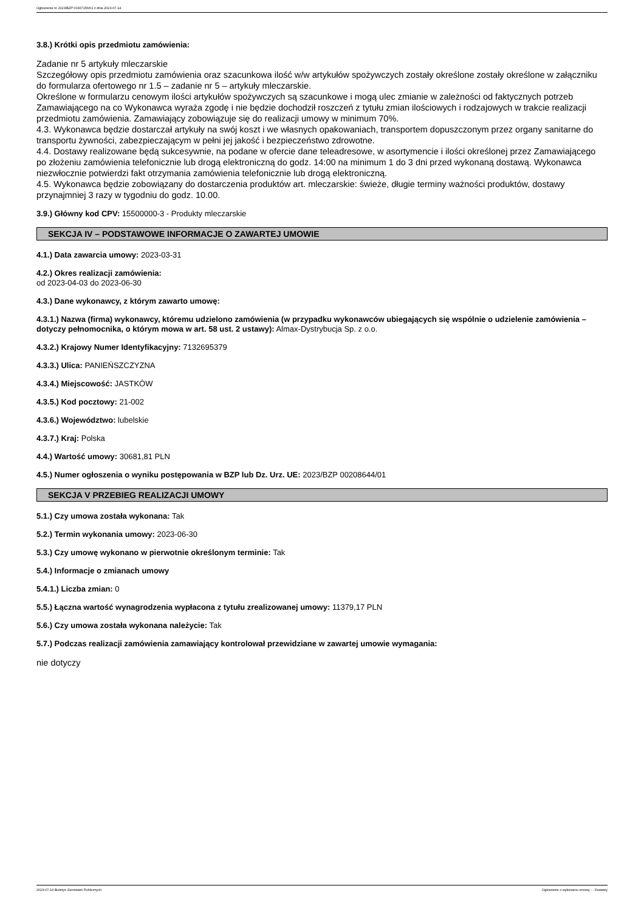Ogłoszenie nr 2023/BZP 00307156/01 z dnia 2023-07-14
3.8.) Krótki opis przedmiotu zamówienia:
Zadanie nr 5 artykuły mleczarskie
Szczegółowy opis przedmiotu zamówienia oraz szacunkowa ilość w/w artykułów spożywczych zostały określone zostały określone w załączniku do formularza ofertowego nr 1.5 – zadanie nr 5 – artykuły mleczarskie.
Określone w formularzu cenowym ilości artykułów spożywczych są szacunkowe i mogą ulec zmianie w zależności od faktycznych potrzeb Zamawiającego na co Wykonawca wyraża zgodę i nie będzie dochodził roszczeń z tytułu zmian ilościowych i rodzajowych w trakcie realizacji przedmiotu zamówienia. Zamawiający zobowiązuje się do realizacji umowy w minimum 70%.
4.3. Wykonawca będzie dostarczał artykuły na swój koszt i we własnych opakowaniach, transportem dopuszczonym przez organy sanitarne do transportu żywności, zabezpieczającym w pełni jej jakość i bezpieczeństwo zdrowotne.
4.4. Dostawy realizowane będą sukcesywnie, na podane w ofercie dane teleadresowe, w asortymencie i ilości określonej przez Zamawiającego po złożeniu zamówienia telefonicznie lub drogą elektroniczną do godz. 14:00 na minimum 1 do 3 dni przed wykonaną dostawą. Wykonawca niezwłocznie potwierdzi fakt otrzymania zamówienia telefonicznie lub drogą elektroniczną.
4.5. Wykonawca będzie zobowiązany do dostarczenia produktów art. mleczarskie: świeże, długie terminy ważności produktów, dostawy przynajmniej 3 razy w tygodniu do godz. 10.00.
3.9.) Główny kod CPV: 15500000-3 - Produkty mleczarskie
SEKCJA IV – PODSTAWOWE INFORMACJE O ZAWARTEJ UMOWIE
4.1.) Data zawarcia umowy: 2023-03-31
4.2.) Okres realizacji zamówienia:
od 2023-04-03 do 2023-06-30
4.3.) Dane wykonawcy, z którym zawarto umowę:
4.3.1.) Nazwa (firma) wykonawcy, któremu udzielono zamówienia (w przypadku wykonawców ubiegających się wspólnie o udzielenie zamówienia – dotyczy pełnomocnika, o którym mowa w art. 58 ust. 2 ustawy): Almax-Dystrybucja Sp. z o.o.
4.3.2.) Krajowy Numer Identyfikacyjny: 7132695379
4.3.3.) Ulica: PANIEŃSZCZYZNA
4.3.4.) Miejscowość: JASTKÓW
4.3.5.) Kod pocztowy: 21-002
4.3.6.) Województwo: lubelskie
4.3.7.) Kraj: Polska
4.4.) Wartość umowy: 30681,81 PLN
4.5.) Numer ogłoszenia o wyniku postępowania w BZP lub Dz. Urz. UE: 2023/BZP 00208644/01
SEKCJA V PRZEBIEG REALIZACJI UMOWY
5.1.) Czy umowa została wykonana: Tak
5.2.) Termin wykonania umowy: 2023-06-30
5.3.) Czy umowę wykonano w pierwotnie określonym terminie: Tak
5.4.) Informacje o zmianach umowy
5.4.1.) Liczba zmian: 0
5.5.) Łączna wartość wynagrodzenia wypłacona z tytułu zrealizowanej umowy: 11379,17 PLN
5.6.) Czy umowa została wykonana należycie: Tak
5.7.) Podczas realizacji zamówienia zamawiający kontrolował przewidziane w zawartej umowie wymagania:
nie dotyczy
2023-07-14 Biuletyn Zamówień Publicznych Ogłoszenie o wykonaniu umowy - - Dostawy